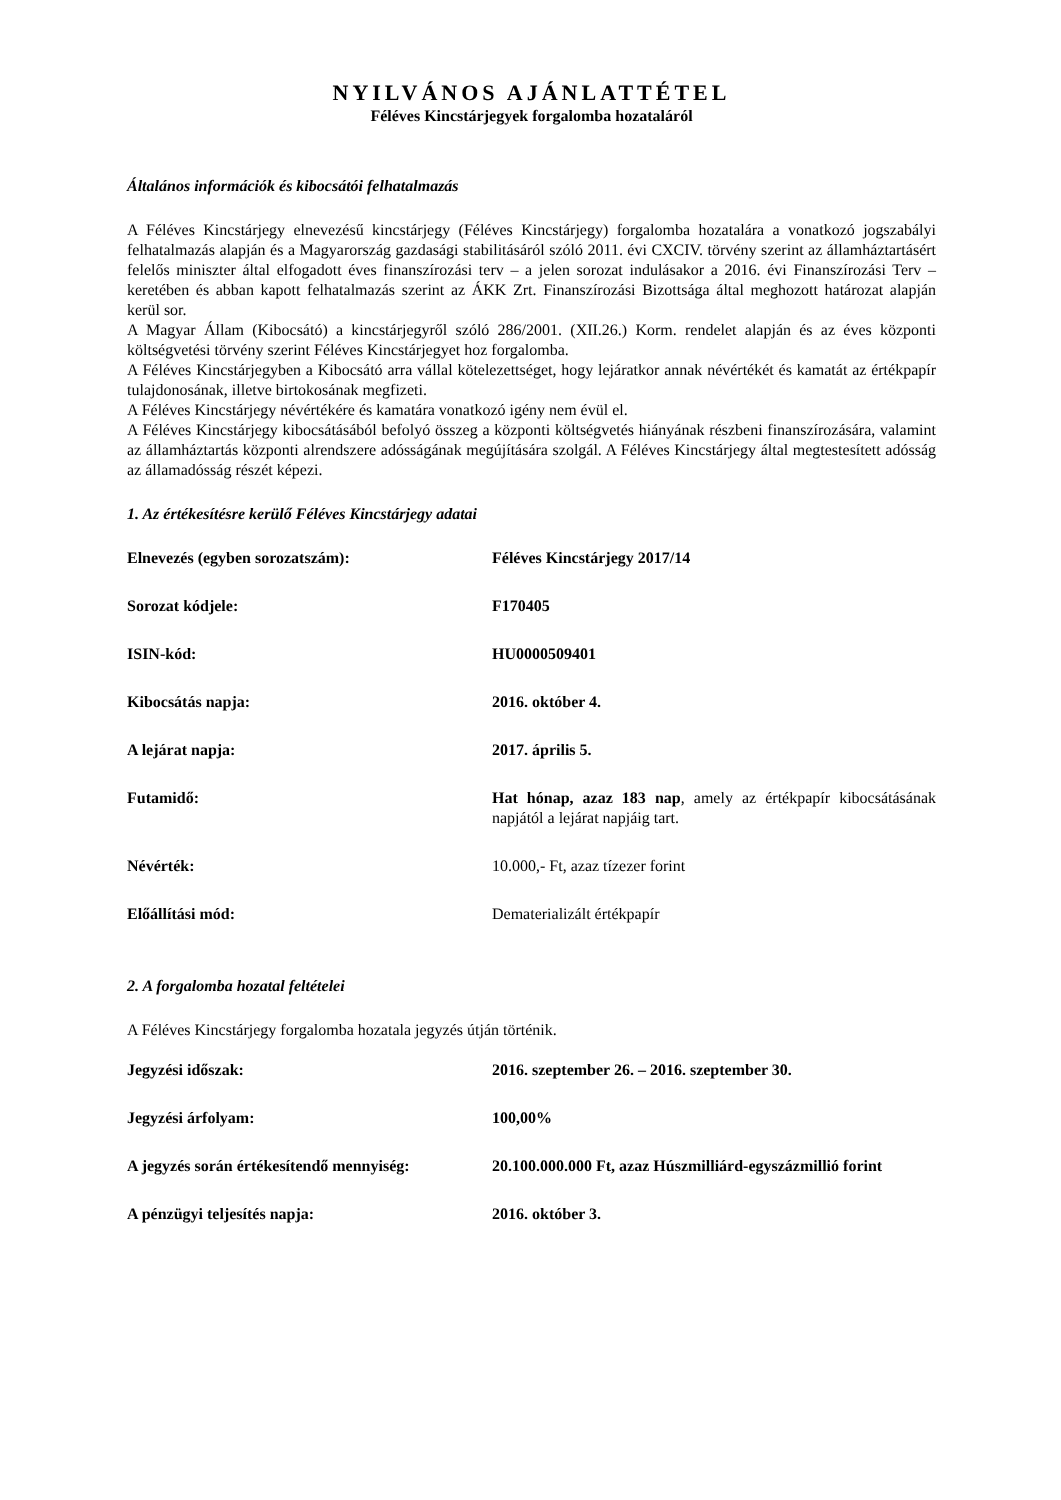NYILVÁNOS AJÁNLATTÉTEL
Féléves Kincstárjegyek forgalomba hozataláról
Általános információk és kibocsátói felhatalmazás
A Féléves Kincstárjegy elnevezésű kincstárjegy (Féléves Kincstárjegy) forgalomba hozatalára a vonatkozó jogszabályi felhatalmazás alapján és a Magyarország gazdasági stabilitásáról szóló 2011. évi CXCIV. törvény szerint az államháztartásért felelős miniszter által elfogadott éves finanszírozási terv – a jelen sorozat indulásakor a 2016. évi Finanszírozási Terv – keretében és abban kapott felhatalmazás szerint az ÁKK Zrt. Finanszírozási Bizottsága által meghozott határozat alapján kerül sor.
A Magyar Állam (Kibocsátó) a kincstárjegyről szóló 286/2001. (XII.26.) Korm. rendelet alapján és az éves központi költségvetési törvény szerint Féléves Kincstárjegyet hoz forgalomba.
A Féléves Kincstárjegyben a Kibocsátó arra vállal kötelezettséget, hogy lejáratkor annak névértékét és kamatát az értékpapír tulajdonosának, illetve birtokosának megfizeti.
A Féléves Kincstárjegy névértékére és kamatára vonatkozó igény nem évül el.
A Féléves Kincstárjegy kibocsátásából befolyó összeg a központi költségvetés hiányának részbeni finanszírozására, valamint az államháztartás központi alrendszere adósságának megújítására szolgál. A Féléves Kincstárjegy által megtestesített adósság az államadósság részét képezi.
1. Az értékesítésre kerülő Féléves Kincstárjegy adatai
| Elnevezés (egyben sorozatszám): | Féléves Kincstárjegy 2017/14 |
| Sorozat kódjele: | F170405 |
| ISIN-kód: | HU0000509401 |
| Kibocsátás napja: | 2016. október 4. |
| A lejárat napja: | 2017. április 5. |
| Futamidő: | Hat hónap, azaz 183 nap , amely az értékpapír kibocsátásának napjától a lejárat napjáig tart. |
| Névérték: | 10.000,- Ft, azaz tízezer forint |
| Előállítási mód: | Dematerializált értékpapír |
2. A forgalomba hozatal feltételei
A Féléves Kincstárjegy forgalomba hozatala jegyzés útján történik.
| Jegyzési időszak: | 2016. szeptember 26. – 2016. szeptember 30. |
| Jegyzési árfolyam: | 100,00% |
| A jegyzés során értékesítendő mennyiség: | 20.100.000.000 Ft, azaz Húszmilliárd-egyszázmillió forint |
| A pénzügyi teljesítés napja: | 2016. október 3. |